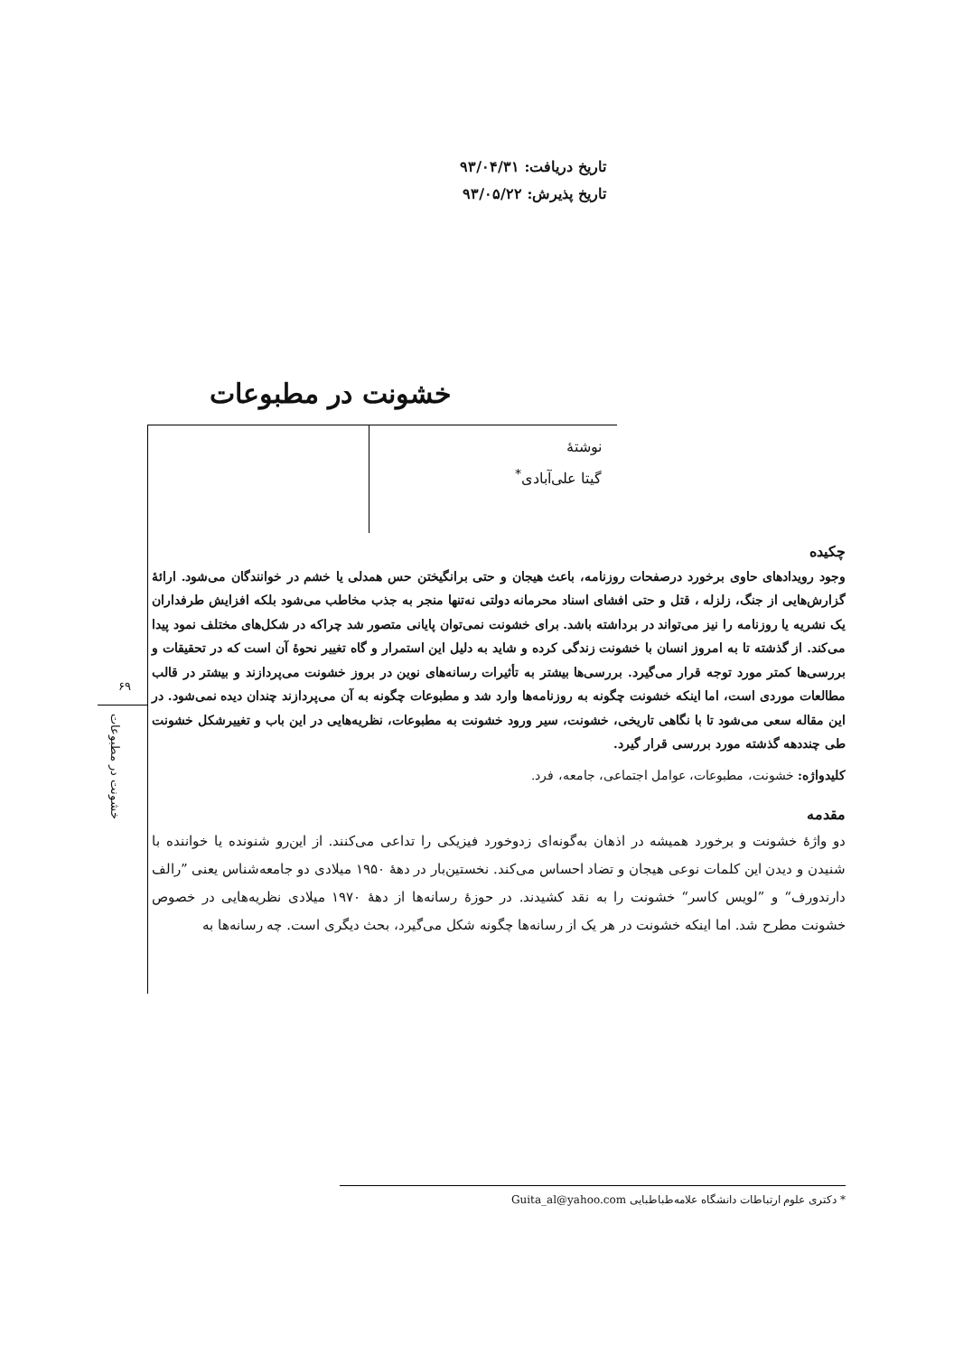تاریخ دریافت: ۹۳/۰۴/۳۱
تاریخ پذیرش: ۹۳/۰۵/۲۲
خشونت در مطبوعات
نوشتهٔ
گیتا علی‌آبادی<sup>*</sup>
۶۹
خشونت در مطبوعات
چکیده
وجود رویدادهای حاوی برخورد درصفحات روزنامه، باعث هیجان و حتی برانگیختن حس همدلی یا خشم در خوانندگان می‌شود. ارائهٔ گزارش‌هایی از جنگ، زلزله ، قتل و حتی افشای اسناد محرمانه دولتی نه‌تنها منجر به جذب مخاطب می‌شود بلکه افزایش طرفداران یک نشریه یا روزنامه را نیز می‌تواند در برداشته باشد. برای خشونت نمی‌توان پایانی متصور شد چراکه در شکل‌های مختلف نمود پیدا می‌کند. از گذشته تا به امروز انسان با خشونت زندگی کرده و شاید به دلیل این استمرار و گاه تغییر نحوهٔ آن است که در تحقیقات و بررسی‌ها کمتر مورد توجه قرار می‌گیرد. بررسی‌ها بیشتر به تأثیرات رسانه‌های نوین در بروز خشونت می‌پردازند و بیشتر در قالب مطالعات موردی است، اما اینکه خشونت چگونه به روزنامه‌ها وارد شد و مطبوعات چگونه به آن می‌پردازند چندان دیده نمی‌شود. در این مقاله سعی می‌شود تا با نگاهی تاریخی، خشونت، سیر ورود خشونت به مطبوعات، نظریه‌هایی در این باب و تغییرشکل خشونت طی چنددهه گذشته مورد بررسی قرار گیرد.
کلیدواژه: خشونت، مطبوعات، عوامل اجتماعی، جامعه، فرد.
مقدمه
دو واژهٔ خشونت و برخورد همیشه در اذهان به‌گونه‌ای زدوخورد فیزیکی را تداعی می‌کنند. از این‌رو شنونده یا خواننده با شنیدن و دیدن این کلمات نوعی هیجان و تضاد احساس می‌کند. نخستین‌بار در دهۀ ۱۹۵۰ میلادی دو جامعه‌شناس یعنی ”رالف دارندورف“ و ”لویس کاسر“ خشونت را به نقد کشیدند. در حوزهٔ رسانه‌ها از دهۀ ۱۹۷۰ میلادی نظریه‌هایی در خصوص خشونت مطرح شد. اما اینکه خشونت در هر یک از رسانه‌ها چگونه شکل می‌گیرد، بحث دیگری است. چه رسانه‌ها به
* دکتری علوم ارتباطات دانشگاه علامه‌طباطبایی Guita_al@yahoo.com